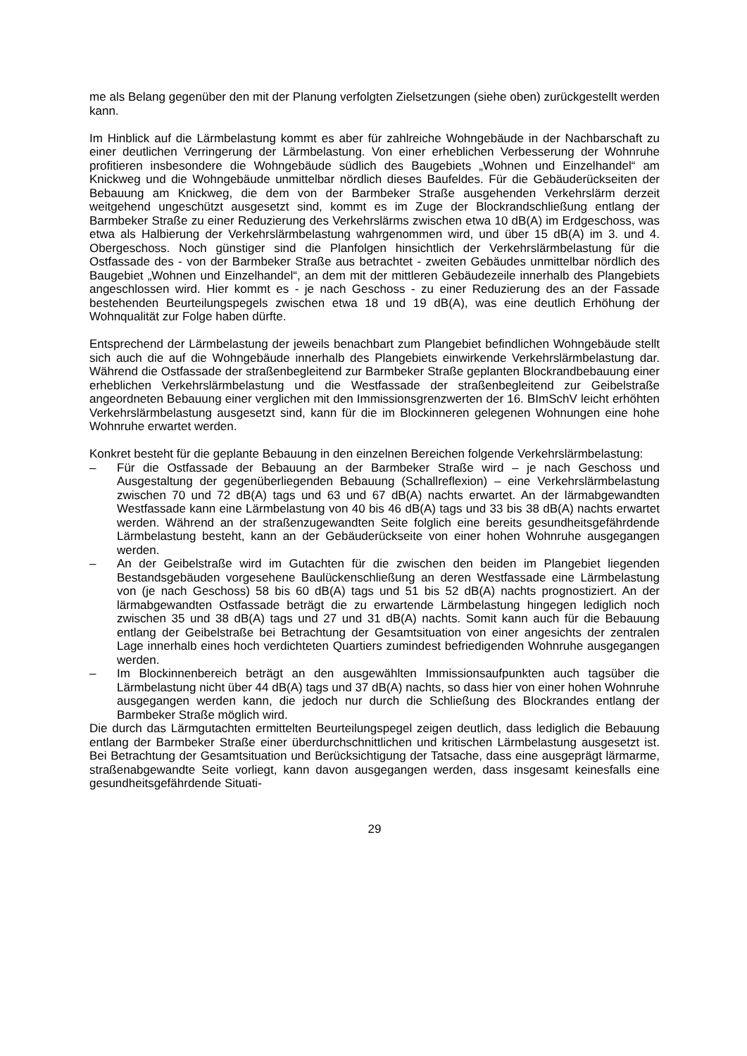me als Belang gegenüber den mit der Planung verfolgten Zielsetzungen (siehe oben) zurückgestellt werden kann.
Im Hinblick auf die Lärmbelastung kommt es aber für zahlreiche Wohngebäude in der Nachbarschaft zu einer deutlichen Verringerung der Lärmbelastung. Von einer erheblichen Verbesserung der Wohnruhe profitieren insbesondere die Wohngebäude südlich des Baugebiets „Wohnen und Einzelhandel“ am Knickweg und die Wohngebäude unmittelbar nördlich dieses Baufeldes. Für die Gebäuderückseiten der Bebauung am Knickweg, die dem von der Barmbeker Straße ausgehenden Verkehrslärm derzeit weitgehend ungeschützt ausgesetzt sind, kommt es im Zuge der Blockrandschließung entlang der Barmbeker Straße zu einer Reduzierung des Verkehrslärms zwischen etwa 10 dB(A) im Erdgeschoss, was etwa als Halbierung der Verkehrslärmbelastung wahrgenommen wird, und über 15 dB(A) im 3. und 4. Obergeschoss. Noch günstiger sind die Planfolgen hinsichtlich der Verkehrslärmbelastung für die Ostfassade des - von der Barmbeker Straße aus betrachtet - zweiten Gebäudes unmittelbar nördlich des Baugebiet „Wohnen und Einzelhandel“, an dem mit der mittleren Gebäudezeile innerhalb des Plangebiets angeschlossen wird. Hier kommt es - je nach Geschoss - zu einer Reduzierung des an der Fassade bestehenden Beurteilungspegels zwischen etwa 18 und 19 dB(A), was eine deutlich Erhöhung der Wohnqualität zur Folge haben dürfte.
Entsprechend der Lärmbelastung der jeweils benachbart zum Plangebiet befindlichen Wohngebäude stellt sich auch die auf die Wohngebäude innerhalb des Plangebiets einwirkende Verkehrslärmbelastung dar. Während die Ostfassade der straßenbegleitend zur Barmbeker Straße geplanten Blockrandbebauung einer erheblichen Verkehrslärmbelastung und die Westfassade der straßenbegleitend zur Geibelstraße angeordneten Bebauung einer verglichen mit den Immissionsgrenzwerten der 16. BImSchV leicht erhöhten Verkehrslärmbelastung ausgesetzt sind, kann für die im Blockinneren gelegenen Wohnungen eine hohe Wohnruhe erwartet werden.
Konkret besteht für die geplante Bebauung in den einzelnen Bereichen folgende Verkehrslärmbelastung:
– Für die Ostfassade der Bebauung an der Barmbeker Straße wird – je nach Geschoss und Ausgestaltung der gegenüberliegenden Bebauung (Schallreflexion) – eine Verkehrslärmbelastung zwischen 70 und 72 dB(A) tags und 63 und 67 dB(A) nachts erwartet. An der lärmabgewandten Westfassade kann eine Lärmbelastung von 40 bis 46 dB(A) tags und 33 bis 38 dB(A) nachts erwartet werden. Während an der straßenzugewandten Seite folglich eine bereits gesundheitsgefährdende Lärmbelastung besteht, kann an der Gebäuderückseite von einer hohen Wohnruhe ausgegangen werden.
– An der Geibelstraße wird im Gutachten für die zwischen den beiden im Plangebiet liegenden Bestandsgebäuden vorgesehene Baulückenschließung an deren Westfassade eine Lärmbelastung von (je nach Geschoss) 58 bis 60 dB(A) tags und 51 bis 52 dB(A) nachts prognostiziert. An der lärmabgewandten Ostfassade beträgt die zu erwartende Lärmbelastung hingegen lediglich noch zwischen 35 und 38 dB(A) tags und 27 und 31 dB(A) nachts. Somit kann auch für die Bebauung entlang der Geibelstraße bei Betrachtung der Gesamtsituation von einer angesichts der zentralen Lage innerhalb eines hoch verdichteten Quartiers zumindest befriedigenden Wohnruhe ausgegangen werden.
– Im Blockinnenbereich beträgt an den ausgewählten Immissionsaufpunkten auch tagsüber die Lärmbelastung nicht über 44 dB(A) tags und 37 dB(A) nachts, so dass hier von einer hohen Wohnruhe ausgegangen werden kann, die jedoch nur durch die Schließung des Blockrandes entlang der Barmbeker Straße möglich wird.
Die durch das Lärmgutachten ermittelten Beurteilungspegel zeigen deutlich, dass lediglich die Bebauung entlang der Barmbeker Straße einer überdurchschnittlichen und kritischen Lärmbelastung ausgesetzt ist. Bei Betrachtung der Gesamtsituation und Berücksichtigung der Tatsache, dass eine ausgeprägt lärmarme, straßenabgewandte Seite vorliegt, kann davon ausgegangen werden, dass insgesamt keinesfalls eine gesundheitsgefährdende Situati-
29